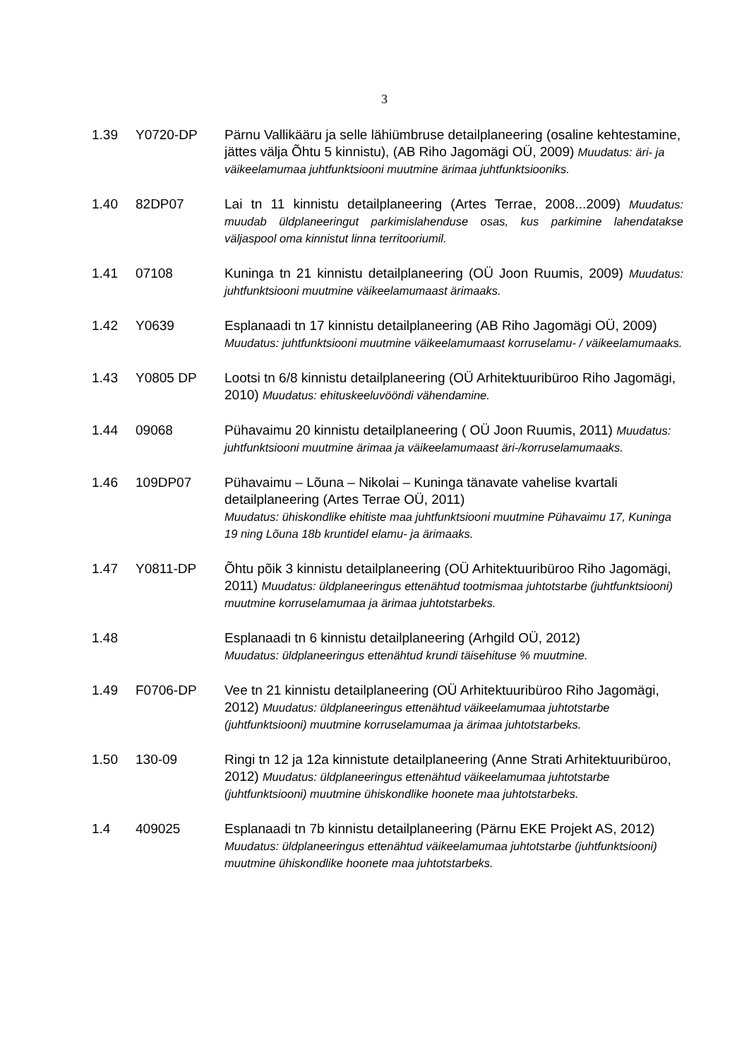3
1.39 Y0720-DP Pärnu Vallikääru ja selle lähiümbruse detailplaneering (osaline kehtestamine, jättes välja Õhtu 5 kinnistu), (AB Riho Jagomägi OÜ, 2009) Muudatus: äri- ja väikeelamumaa juhtfunktsiooni muutmine ärimaa juhtfunktsiooniks.
1.40 82DP07 Lai tn 11 kinnistu detailplaneering (Artes Terrae, 2008...2009) Muudatus: muudab üldplaneeringut parkimislahenduse osas, kus parkimine lahendatakse väljaspool oma kinnistut linna territooriumil.
1.41 07108 Kuninga tn 21 kinnistu detailplaneering (OÜ Joon Ruumis, 2009) Muudatus: juhtfunktsiooni muutmine väikeelamumaast ärimaaks.
1.42 Y0639 Esplanaadi tn 17 kinnistu detailplaneering (AB Riho Jagomägi OÜ, 2009) Muudatus: juhtfunktsiooni muutmine väikeelamumaast korruselamu- / väikeelamumaaks.
1.43 Y0805 DP Lootsi tn 6/8 kinnistu detailplaneering (OÜ Arhitektuuribüroo Riho Jagomägi, 2010) Muudatus: ehituskeeluvööndi vähendamine.
1.44 09068 Pühavaimu 20 kinnistu detailplaneering ( OÜ Joon Ruumis, 2011) Muudatus: juhtfunktsiooni muutmine ärimaa ja väikeelamumaast äri-/korruselamumaaks.
1.46 109DP07 Pühavaimu – Lõuna – Nikolai – Kuninga tänavate vahelise kvartali detailplaneering (Artes Terrae OÜ, 2011)
Muudatus: ühiskondlike ehitiste maa juhtfunktsiooni muutmine Pühavaimu 17, Kuninga 19 ning Lõuna 18b kruntidel elamu- ja ärimaaks.
1.47 Y0811-DP Õhtu põik 3 kinnistu detailplaneering (OÜ Arhitektuuribüroo Riho Jagomägi, 2011) Muudatus: üldplaneeringus ettenähtud tootmismaa juhtotstarbe (juhtfunktsiooni) muutmine korruselamumaa ja ärimaa juhtotstarbeks.
1.48 Esplanaadi tn 6 kinnistu detailplaneering (Arhgild OÜ, 2012)
Muudatus: üldplaneeringus ettenähtud krundi täisehituse % muutmine.
1.49 F0706-DP Vee tn 21 kinnistu detailplaneering (OÜ Arhitektuuribüroo Riho Jagomägi, 2012) Muudatus: üldplaneeringus ettenähtud väikeelamumaa juhtotstarbe (juhtfunktsiooni) muutmine korruselamumaa ja ärimaa juhtotstarbeks.
1.50 130-09 Ringi tn 12 ja 12a kinnistute detailplaneering (Anne Strati Arhitektuuribüroo, 2012) Muudatus: üldplaneeringus ettenähtud väikeelamumaa juhtotstarbe (juhtfunktsiooni) muutmine ühiskondlike hoonete maa juhtotstarbeks.
1.4 409025 Esplanaadi tn 7b kinnistu detailplaneering (Pärnu EKE Projekt AS, 2012) Muudatus: üldplaneeringus ettenähtud väikeelamumaa juhtotstarbe (juhtfunktsiooni) muutmine ühiskondlike hoonete maa juhtotstarbeks.